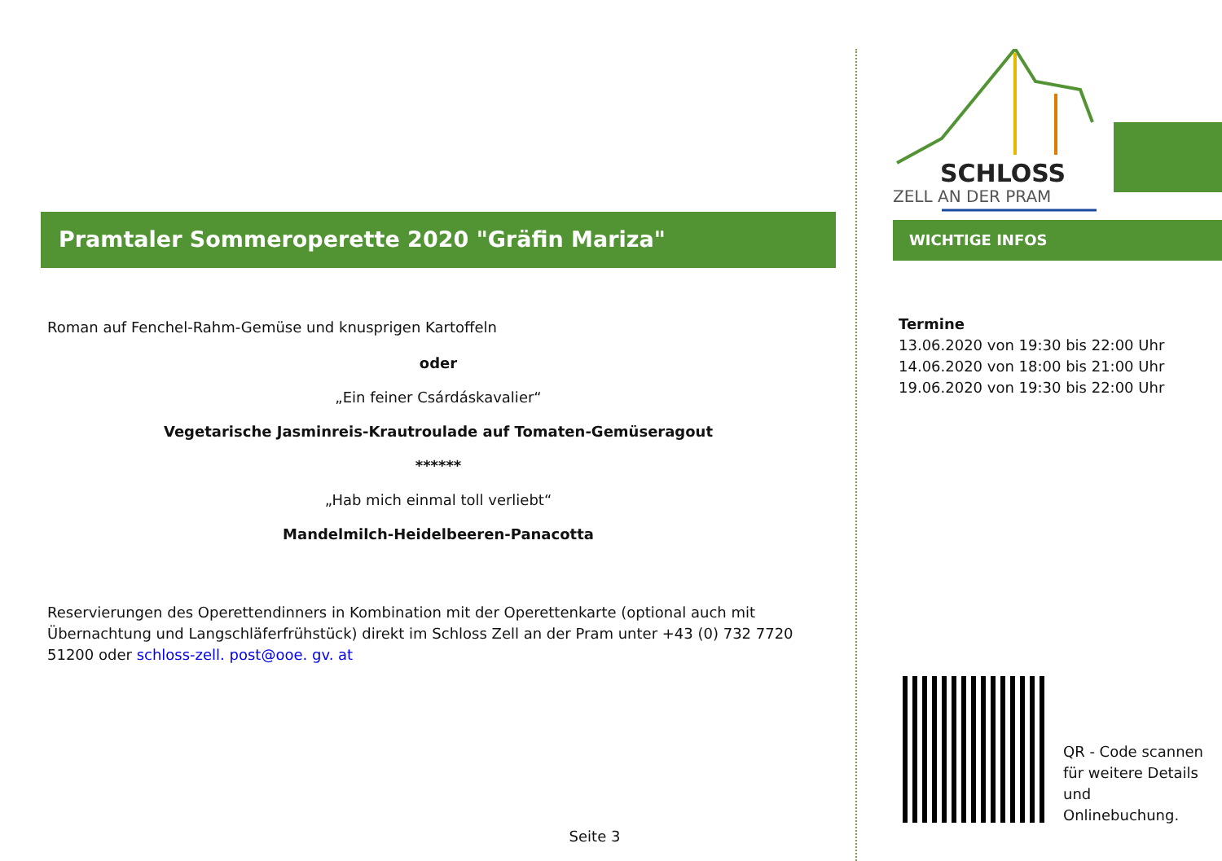Pramtaler Sommeroperette 2020 "Gräfin Mariza"
Roman auf Fenchel-Rahm-Gemüse und knusprigen Kartoffeln
oder
„Ein feiner Csárdáskavalier“
Vegetarische Jasminreis-Krautroulade auf Tomaten-Gemüseragout
******
„Hab mich einmal toll verliebt“
Mandelmilch-Heidelbeeren-Panacotta
Reservierungen des Operettendinners in Kombination mit der Operettenkarte (optional auch mit Übernachtung und Langschläferfrühstück) direkt im Schloss Zell an der Pram unter +43 (0) 732 7720 51200 oder schloss-zell. post@ooe. gv. at
SCHLOSS
ZELL AN DER PRAM
WICHTIGE INFOS
Termine
13.06.2020 von 19:30 bis 22:00 Uhr
14.06.2020 von 18:00 bis 21:00 Uhr
19.06.2020 von 19:30 bis 22:00 Uhr
QR - Code scannen
für weitere Details
und
Onlinebuchung.
Seite 3